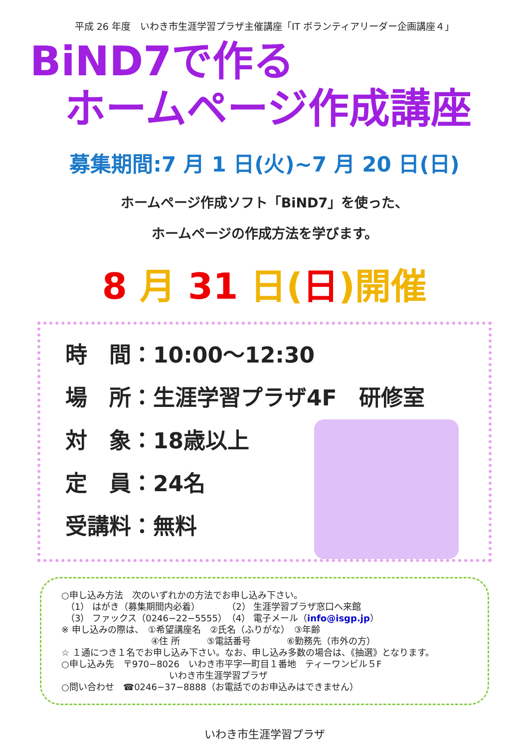平成 26 年度　いわき市生涯学習プラザ主催講座「IT ボランティアリーダー企画講座４」
BiND7で作る
ホームページ作成講座
募集期間:7 月 1 日(火)~7 月 20 日(日)
ホームページ作成ソフト「BiND7」を使った、
ホームページの作成方法を学びます。
8 月 31 日(日)開催
時　間：10:00～12:30
場　所：生涯学習プラザ4F　研修室
対　象：18歳以上
定　員：24名
受講料：無料
○申し込み方法　次のいずれかの方法でお申し込み下さい。
　（1） はがき（募集期間内必着）　　　　（2） 生涯学習プラザ窓口へ来館
　（3） ファックス（0246−22−5555）　（4） 電子メール（info@isgp.jp）
※ 申し込みの際は、　①希望講座名　②氏名（ふりがな）　③年齢
　　　　　　　　　　④住 所　　　⑤電話番号　　　　⑥勤務先（市外の方）
☆ １通につき１名でお申し込み下さい。なお、申し込み多数の場合は、《抽選》となります。
○申し込み先　〒970−8026　いわき市平字一町目１番地　ティーワンビル５F
　　　　　　　　　　　　いわき市生涯学習プラザ
○問い合わせ　☎0246−37−8888（お電話でのお申込みはできません）
いわき市生涯学習プラザ